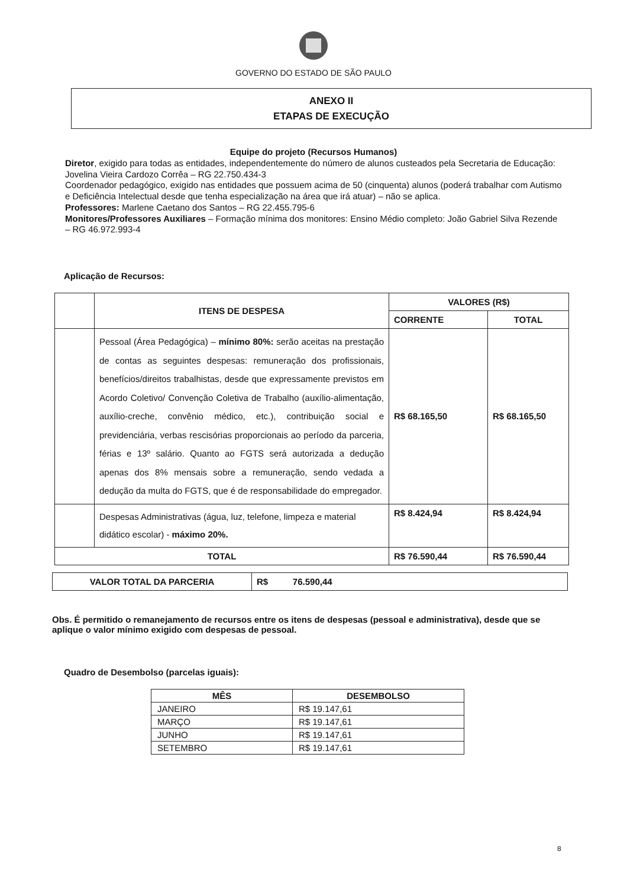GOVERNO DO ESTADO DE SÃO PAULO
ANEXO II
ETAPAS DE EXECUÇÃO
Equipe do projeto (Recursos Humanos)
Diretor, exigido para todas as entidades, independentemente do número de alunos custeados pela Secretaria de Educação: Jovelina Vieira Cardozo Corrêa – RG 22.750.434-3
Coordenador pedagógico, exigido nas entidades que possuem acima de 50 (cinquenta) alunos (poderá trabalhar com Autismo e Deficiência Intelectual desde que tenha especialização na área que irá atuar) – não se aplica.
Professores: Marlene Caetano dos Santos – RG 22.455.795-6
Monitores/Professores Auxiliares – Formação mínima dos monitores: Ensino Médio completo: João Gabriel Silva Rezende – RG 46.972.993-4
Aplicação de Recursos:
| | ITENS DE DESPESA | VALORES (R$) | |
| --- | --- | --- | --- |
| | | CORRENTE | TOTAL |
| | Pessoal (Área Pedagógica) – mínimo 80%: serão aceitas na prestação de contas as seguintes despesas: remuneração dos profissionais, benefícios/direitos trabalhistas, desde que expressamente previstos em Acordo Coletivo/ Convenção Coletiva de Trabalho (auxílio-alimentação, auxílio-creche, convênio médico, etc.), contribuição social e previdenciária, verbas rescisórias proporcionais ao período da parceria, férias e 13º salário. Quanto ao FGTS será autorizada a dedução apenas dos 8% mensais sobre a remuneração, sendo vedada a dedução da multa do FGTS, que é de responsabilidade do empregador. | R$ 68.165,50 | R$ 68.165,50 |
| | Despesas Administrativas (água, luz, telefone, limpeza e material didático escolar) - máximo 20%. | R$ 8.424,94 | R$ 8.424,94 |
| TOTAL | | R$ 76.590,44 | R$ 76.590,44 |
| VALOR TOTAL DA PARCERIA | R$ 76.590,44 |
Obs. É permitido o remanejamento de recursos entre os itens de despesas (pessoal e administrativa), desde que se aplique o valor mínimo exigido com despesas de pessoal.
Quadro de Desembolso (parcelas iguais):
| MÊS | DESEMBOLSO |
| --- | --- |
| JANEIRO | R$ 19.147,61 |
| MARÇO | R$ 19.147,61 |
| JUNHO | R$ 19.147,61 |
| SETEMBRO | R$ 19.147,61 |
8